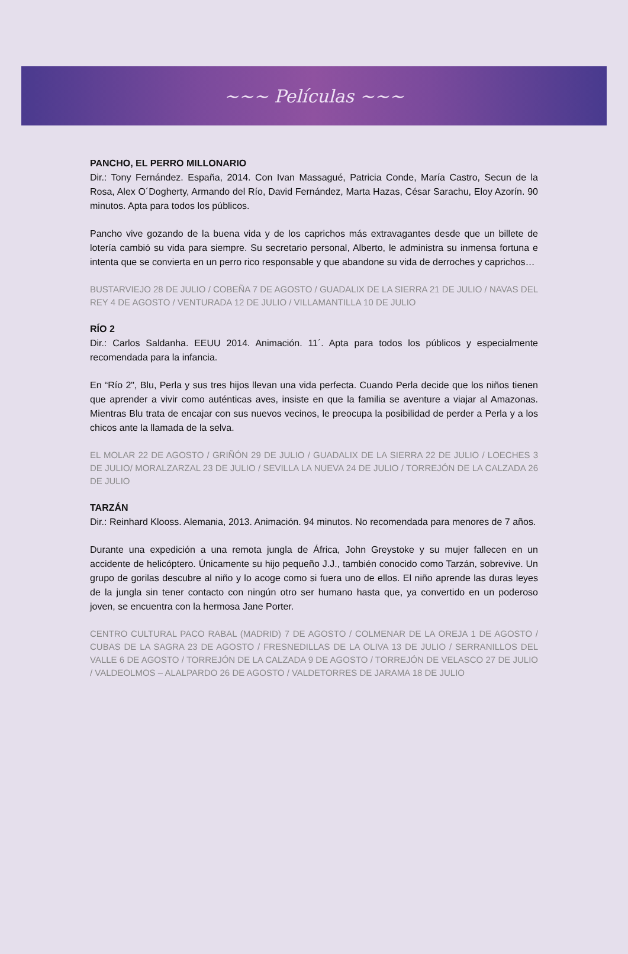~~~ Películas ~~~
PANCHO, EL PERRO MILLONARIO
Dir.: Tony Fernández. España, 2014. Con Ivan Massagué, Patricia Conde, María Castro, Secun de la Rosa, Alex O´Dogherty, Armando del Río, David Fernández, Marta Hazas, César Sarachu, Eloy Azorín. 90 minutos. Apta para todos los públicos.
Pancho vive gozando de la buena vida y de los caprichos más extravagantes desde que un billete de lotería cambió su vida para siempre. Su secretario personal, Alberto, le administra su inmensa fortuna e intenta que se convierta en un perro rico responsable y que abandone su vida de derroches y caprichos…
BUSTARVIEJO 28 DE JULIO / COBEÑA 7 DE AGOSTO / GUADALIX DE LA SIERRA 21 DE JULIO / NAVAS DEL REY 4 DE AGOSTO / VENTURADA 12 DE JULIO / VILLAMANTILLA 10 DE JULIO
RÍO 2
Dir.: Carlos Saldanha. EEUU 2014. Animación. 11´. Apta para todos los públicos y especialmente recomendada para la infancia.
En “Río 2", Blu, Perla y sus tres hijos llevan una vida perfecta. Cuando Perla decide que los niños tienen que aprender a vivir como auténticas aves, insiste en que la familia se aventure a viajar al Amazonas. Mientras Blu trata de encajar con sus nuevos vecinos, le preocupa la posibilidad de perder a Perla y a los chicos ante la llamada de la selva.
EL MOLAR 22 DE AGOSTO / GRIÑÓN 29 DE JULIO / GUADALIX DE LA SIERRA 22 DE JULIO / LOECHES 3 DE JULIO/ MORALZARZAL 23 DE JULIO / SEVILLA LA NUEVA 24 DE JULIO / TORREJÓN DE LA CALZADA 26 DE JULIO
TARZÁN
Dir.: Reinhard Klooss. Alemania, 2013. Animación. 94 minutos. No recomendada para menores de 7 años.
Durante una expedición a una remota jungla de África, John Greystoke y su mujer fallecen en un accidente de helicóptero. Únicamente su hijo pequeño J.J., también conocido como Tarzán, sobrevive. Un grupo de gorilas descubre al niño y lo acoge como si fuera uno de ellos. El niño aprende las duras leyes de la jungla sin tener contacto con ningún otro ser humano hasta que, ya convertido en un poderoso joven, se encuentra con la hermosa Jane Porter.
CENTRO CULTURAL PACO RABAL (MADRID) 7 DE AGOSTO / COLMENAR DE LA OREJA 1 DE AGOSTO / CUBAS DE LA SAGRA 23 DE AGOSTO / FRESNEDILLAS DE LA OLIVA 13 DE JULIO / SERRANILLOS DEL VALLE 6 DE AGOSTO / TORREJÓN DE LA CALZADA 9 DE AGOSTO / TORREJÓN DE VELASCO 27 DE JULIO / VALDEOLMOS – ALALPARDO 26 DE AGOSTO / VALDETORRES DE JARAMA 18 DE JULIO